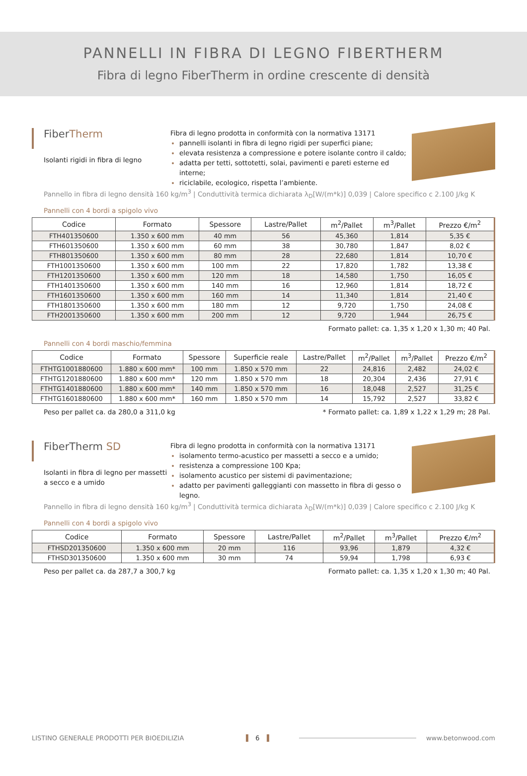PANNELLI IN FIBRA DI LEGNO FIBERTHERM
Fibra di legno FiberTherm in ordine crescente di densità
FiberTherm
Isolanti rigidi in fibra di legno
Fibra di legno prodotta in conformità con la normativa 13171
pannelli isolanti in fibra di legno rigidi per superfici piane;
elevata resistenza a compressione e potere isolante contro il caldo;
adatta per tetti, sottotetti, solai, pavimenti e pareti esterne ed interne;
riciclabile, ecologico, rispetta l’ambiente.
Pannello in fibra di legno densità 160 kg/m<sup>3</sup> | Conduttività termica dichiarata λ<sub>D</sub>[W/(m*k)] 0,039 | Calore specifico c 2.100 J/kg K
Pannelli con 4 bordi a spigolo vivo
| Codice | Formato | Spessore | Lastre/Pallet | m<sup>2</sup>/Pallet | m<sup>3</sup>/Pallet | Prezzo €/m<sup>2</sup> |
| --- | --- | --- | --- | --- | --- | --- |
| FTH401350600 | 1.350 x 600 mm | 40 mm | 56 | 45,360 | 1,814 | 5,35 € |
| FTH601350600 | 1.350 x 600 mm | 60 mm | 38 | 30,780 | 1,847 | 8,02 € |
| FTH801350600 | 1.350 x 600 mm | 80 mm | 28 | 22,680 | 1,814 | 10,70 € |
| FTH1001350600 | 1.350 x 600 mm | 100 mm | 22 | 17,820 | 1,782 | 13,38 € |
| FTH1201350600 | 1.350 x 600 mm | 120 mm | 18 | 14,580 | 1,750 | 16,05 € |
| FTH1401350600 | 1.350 x 600 mm | 140 mm | 16 | 12,960 | 1,814 | 18,72 € |
| FTH1601350600 | 1.350 x 600 mm | 160 mm | 14 | 11,340 | 1,814 | 21,40 € |
| FTH1801350600 | 1.350 x 600 mm | 180 mm | 12 | 9,720 | 1,750 | 24,08 € |
| FTH2001350600 | 1.350 x 600 mm | 200 mm | 12 | 9,720 | 1,944 | 26,75 € |
Formato pallet: ca. 1,35 x 1,20 x 1,30 m; 40 Pal.
Pannelli con 4 bordi maschio/femmina
| Codice | Formato | Spessore | Superficie reale | Lastre/Pallet | m<sup>2</sup>/Pallet | m<sup>3</sup>/Pallet | Prezzo €/m<sup>2</sup> |
| --- | --- | --- | --- | --- | --- | --- | --- |
| FTHTG1001880600 | 1.880 x 600 mm* | 100 mm | 1.850 x 570 mm | 22 | 24,816 | 2,482 | 24,02 € |
| FTHTG1201880600 | 1.880 x 600 mm* | 120 mm | 1.850 x 570 mm | 18 | 20,304 | 2,436 | 27,91 € |
| FTHTG1401880600 | 1.880 x 600 mm* | 140 mm | 1.850 x 570 mm | 16 | 18,048 | 2,527 | 31,25 € |
| FTHTG1601880600 | 1.880 x 600 mm* | 160 mm | 1.850 x 570 mm | 14 | 15,792 | 2,527 | 33,82 € |
Peso per pallet ca. da 280,0 a 311,0 kg * Formato pallet: ca. 1,89 x 1,22 x 1,29 m; 28 Pal.
FiberTherm SD
Isolanti in fibra di legno per massetti a secco e a umido
Fibra di legno prodotta in conformità con la normativa 13171
isolamento termo-acustico per massetti a secco e a umido;
resistenza a compressione 100 Kpa;
isolamento acustico per sistemi di pavimentazione;
adatto per pavimenti galleggianti con massetto in fibra di gesso o legno.
Pannello in fibra di legno densità 160 kg/m<sup>3</sup> | Conduttività termica dichiarata λ<sub>D</sub>[W/(m*k)] 0,039 | Calore specifico c 2.100 J/kg K
Pannelli con 4 bordi a spigolo vivo
| Codice | Formato | Spessore | Lastre/Pallet | m<sup>2</sup>/Pallet | m<sup>3</sup>/Pallet | Prezzo €/m<sup>2</sup> |
| --- | --- | --- | --- | --- | --- | --- |
| FTHSD201350600 | 1.350 x 600 mm | 20 mm | 116 | 93,96 | 1,879 | 4,32 € |
| FTHSD301350600 | 1.350 x 600 mm | 30 mm | 74 | 59,94 | 1,798 | 6,93 € |
Peso per pallet ca. da 287,7 a 300,7 kg Formato pallet: ca. 1,35 x 1,20 x 1,30 m; 40 Pal.
LISTINO GENERALE PRODOTTI PER BIOEDILIZIA 6 www.betonwood.com